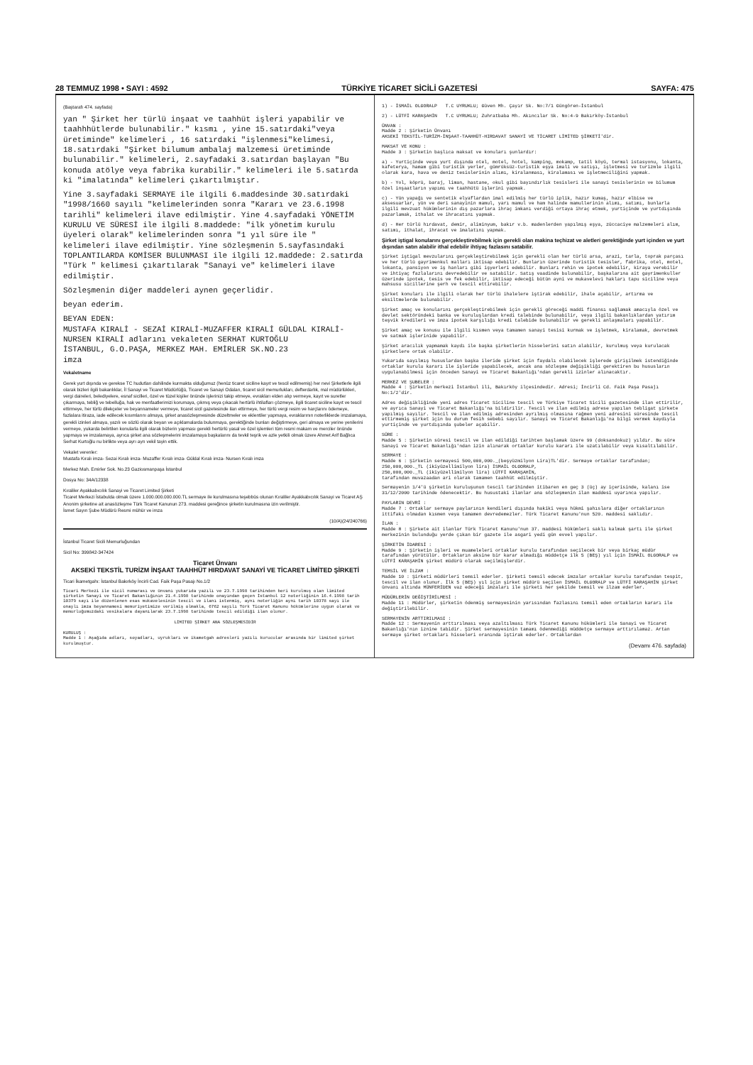28 TEMMUZ 1998 • SAYI : 4592 TÜRKİYE TİCARET SİCİLİ GAZETESİ SAYFA: 475
(Baştarafı 474. sayfada)
yan " Şirket her türlü inşaat ve taahhüt işleri yapabilir ve taahhhütlerde bulunabilir." kısmı , yine 15.satırdaki"veya üretiminde" kelimeleri , 16 satırdaki "işlenmesi"kelimesi, 18.satırdaki "Şirket bilumum ambalaj malzemesi üretiminde bulunabilir." kelimeleri, 2.sayfadaki 3.satırdan başlayan "Bu konuda atölye veya fabrika kurabilir." kelimeleri ile 5.satırda ki "imalatında" kelimeleri çıkartılmıştır.
Yine 3.sayfadaki SERMAYE ile ilgili 6.maddesinde 30.satırdaki "1998/1660 sayılı "kelimelerinden sonra "Kararı ve 23.6.1998 tarihli" kelimeleri ilave edilmiştir. Yine 4.sayfadaki YÖNETİM KURULU VE SÜRESİ ile ilgili 8.maddede: "ilk yönetim kurulu üyeleri olarak" kelimelerinden sonra "1 yıl süre ile " kelimeleri ilave edilmiştir. Yine sözleşmenin 5.sayfasındaki TOPLANTILARDA KOMİSER BULUNMASI ile ilgili 12.maddede: 2.satırda "Türk " kelimesi çıkartılarak "Sanayi ve" kelimeleri ilave edilmiştir.
Sözleşmenin diğer maddeleri aynen geçerlidir.
beyan ederim.
BEYAN EDEN:
MUSTAFA KIRALİ - SEZAİ KIRALİ-MUZAFFER KIRALİ GÜLDAL KIRALİ- NURSEN KIRALİ adlarını vekaleten SERHAT KURTOĞLU
İSTANBUL, G.O.PAŞA, MERKEZ MAH. EMİRLER SK.NO.23
imza
Vekaletname
Gerek yurt dışında ve gerekse TC hudutları dahilinde kurmakta olduğumuz (henüz ticaret siciline kayıt ve tescil edilmemiş) her nevi Şirketlerle ilgili olarak bizleri ilgili bakanlıklar, İl Sanayi ve Ticaret Müdürlüğü, Ticaret ve Sanayi Odaları, ticaret sicil memurlukları, defterdarlık, mal müdürlükleri, vergi daireleri, belediyelere, esnaf sicilleri, özel ve tüzel kişiler önünde işlerinizi takip etmeye, evrakları elden alıp vermeye, kayıt ve suretler çıkarmaya, tebliğ ve tebelluğa, hak ve menfaatlerimizi korumaya, çıkmış veya çıkacak hertürlü ihtilafları çözmeye, ilgili ticaret siciline kayıt ve tescil ettirmeye, her türlü dilekçeler ve beyannameler vermeye, ticaret sicil gazetesinde ilan ettirmeye, her türlü vergi resim ve harçlarını ödemeye, fazlalara itiraza, iade edilecek kısımlarını almaya, şirket anasözleşmesinde düzeltmeler ve eklentiler yapmaya, evraklarının noterliklerde imzalamaya, gerekli izinleri almaya, yazılı ve sözlü olarak beyan ve açıklamalarda bulunmaya, gerektiğinde bunları değiştirmeye, geri almaya ve yerine yenilerini vermeye, yukarda belirtilen konularla ilgili olarak bizlerin yapması gerekli hertürlü yasal ve özel işlemleri tüm resmi makam ve merciler önünde yapmaya ve imzalamaya, ayrıca şirket ana sözleşmelerini imzalamaya başkalarını da tevkil teşrik ve azle yetkili olmak üzere Ahmet Arif Bağlıca Serhat Kurtoğlu nu birlikte veya ayrı ayrı vekil tayin ettik.
Vekalet verenler:
Mustafa Kıralı imza- Sezai Kıralı imza- Muzaffer Kıralı imza- Güldal Kıralı imza- Nursen Kıralı imza
Merkez Mah. Emirler Sok. No.23 Gaziosmanpaşa İstanbul
Dosya No: 34A/12338
Kıraliler Ayakkabıcılık Sanayi ve Ticaret Limited Şirketi
Ticaret Merkezi İstabulda olmak üzere 1.000.000.000.000.TL sermaye ile kurulmasına teşebbüs olunan Kıraliler Ayakkabıcılık Sanayi ve Ticaret AŞ Anonim şirketine ait anasözleşme Türk Ticaret Kanunun 273. maddesi gereğince şirketin kurulmasına izin verilmiştir.
İsmet Sayın Şube Müdürü Resmi mühür ve imza
(10/A)(24/240766)
İstanbul Ticaret Sicili Memurluğundan
Sicil No: 399842-347424
Ticaret Ünvanı
AKSEKİ TEKSTİL TURİZM İNŞAAT TAAHHÜT HIRDAVAT SANAYİ VE TİCARET LİMİTED ŞİRKETİ
Ticari İkametgahı: İstanbul Bakırköy İncirli Cad. Faik Paşa Pasajı No.1/2
Ticari Merkezi ile sicil numarası ve ünvanı yukarıda yazılı ve 23.7.1998 tarihinden beri kurulmuş olan limited şirketin Sanayi ve Ticaret Bakanlığının 21.4.1998 tarihinde onayından geçen İstanbul 12 noterliğinin 16.4.1998 tarih 10379 sayı ile düzenlenen esas mukavelesinin tescil ve ilanı istenmiş, aynı noterliğin aynı tarih 10378 sayı ile onaylı imza beyannamesi memuriyetimize verilmiş olmakla, 6762 sayılı Türk Ticaret Kanunu hükümlerine uygun olarak ve memurluğumuzdaki vesikalara dayanılarak 23.7.1998 tarihinde tescil edildiği ilan olunur.
LİMİTED ŞİRKET ANA SÖZLEŞMESİDİR
KURULUŞ :
Madde 1 : Aşağıda adları, soyadları, uyrukları ve ikametgah adresleri yazılı kurucular arasında bir limited şirket kurulmuştur.
1) - İSMAİL OLGORALP T.C UYRUKLU; Güven Mh. Çayır Sk. No:7/1 Güngören-İstanbul
2) - LÜTFİ KARAŞAHİN T.C UYRUKLU; Zuhratbaba Mh. Akıncılar Sk. No:4-9 Bakırköy-İstanbul
ÜNVAN :
Madde 2 : Şirketin Ünvanı
AKSEKİ TEKSTİL-TURİZM-İNŞAAT-TAAHHÜT-HIRDAVAT SANAYİ VE TİCARET LİMİTED ŞİRKETİ'dir.
MAKSAT VE KONU :
Madde 3 : Şirketin başlıca maksat ve konuları şunlardır:
a) - Yurtiçinde veya yurt dışında otel, motel, hotel, kamping, mokamp, tatil köyü, termal istasyonu, lokanta, kafeterya, hamam gibi turistik yerler, gümrüksüz-turistik eşya imali ve satışı, işletmesi ve turizmle ilgili olarak kara, hava ve deniz tesislerinin alımı, kiralanması, kiralaması ve işletmeciliğini yapmak.
b) - Yol, köprü, baraj, liman, hastane, okul gibi bayındırlık tesisleri ile sanayi tesislerinin ve bilumum özel inşaatların yapımı ve taahhütü işlerini yapmak.
c) - Yün yapağı ve sentetik elyaflardan imal edilmiş her türlü iplik, hazır kumaş, hazır elbise ve aksesuarlar, yün ve deri sanayinin mamul, yarı mamul ve ham halinde mamullerinin alımı, satımı, bunlarla ilgili mevzuat hükümlerinin dış pazarlara ihraç imkanı verdiği ortaya ihraç etmek, yurtiçinde ve yurtdışında pazarlamak, ithalat ve ihracatını yapmak.
d) - Her türlü hırdavat, demir, aliminyum, bakır v.b. madenlerden yapılmış eşya, züccaciye malzemeleri alım, satımı, ithalat, ihracat ve imalatını yapmak.
Şirket iştigal konularını gerçekleştirebilmek için gerekli olan makina teçhizat ve aletleri gerektiğinde yurt içinden ve yurt dışından satın alabilir ithal edebilir ihtiyaç fazlasını satabilir.
Şirket iştigal mevzularını gerçekleştirebilmek için gerekli olan her türlü arsa, arazi, tarla, toprak parçası ve her türlü gayrimenkul malları iktisap edebilir. Bunların üzerinde turistik tesisler, fabrika, otel, motel, lokanta, pansiyon ve iş hanları gibi işyerleri edebilir. Bunları rehin ve ipotek edebilir, kiraya verebilir ve ihtiyaç fazlalarını devredebilir ve satabilir. Satış vaadinde bulunabilir, başkalarına ait gayrimenkuller üzerinde ipotek, tesis ve fek edebilir, iktisap edeceği bütün ayni ve mukavelevi hakları tapu siciline veya mahsusu sicillerine şerh ve tescil ettirebilir.
Şirket konuları ile ilgili olarak her türlü ihalelere iştirak edebilir, ihale açabilir, artırma ve eksiltmelerde bulunabilir.
Şirket amaç ve konularını gerçekleştirebilmek için gerekli göreceği maddi finansı sağlamak amacıyla özel ve devlet sektöründeki banka ve kuruluşlardan kredi talebinde bulunabilir, veya ilgili bakanlıklardan yatırım teşvik kredileri ve imza ipotek karşılığı kredi talebide bulunabilir ve gerekli anlaşmaları yapabilir.
Şirket amaç ve konusu ile ilgili kısmen veya tamamen sanayi tesisi kurmak ve işletmek, kiralamak, devretmek ve satmak işlerinide yapabilir.
Şirket aracılık yapmamak kaydı ile başka şirketlerin hisselerini satın alabilir, kurulmuş veya kurulacak şirketlere ortak olabilir.
Yukarıda sayılmış hususlardan başka ileride şirket için faydalı olabilecek işlerede girişilmek istendiğinde ortaklar kurulu kararı ile işleride yapabilecek, ancak ana sözleşme değişikliği gerektiren bu hususların uygulanabilmesi için önceden Sanayi ve Ticaret Bakanlığı'ndan gerekli izinler alınacaktır.
MERKEZ VE ŞUBELER :
Madde 4 : Şirketin merkezi İstanbul ili, Bakırköy ilçesindedir. Adresi; İncirli Cd. Faik Paşa Pasajı No:1/2'dir.
Adres değişikliğinde yeni adres Ticaret Siciline tescil ve Türkiye Ticaret Sicili gazetesinde ilan ettirilir, ve ayrıca Sanayi ve Ticaret Bakanlığı'na bildirilir. Tescil ve ilan edilmiş adrese yapılan tebligat şirkete yapılmış sayılır. Tescil ve ilan edilmiş adresinden ayrılmış olmasına rağmen yeni adresini süresinde tescil ettirmemiş şirket için bu durum fesih sebebi sayılır. Sanayi ve Ticaret Bakanlığı'na bilgi vermek kaydıyla yurtiçinde ve yurtdışında şubeler açabilir.
SÜRE :
Madde 5 : Şirketin süresi tescil ve ilan edildiği tarihten başlamak üzere 99 (doksandokuz) yıldır. Bu süre Sanayi ve Ticaret Bakanlığı'ndan izin alınarak ortaklar kurulu kararı ile uzatılabilir veya kısaltılabilir.
SERMAYE :
Madde 6 : Şirketin sermayesi 500,000,000._(beşyüzmilyon Lira)TL'dir. Sermaye ortaklar tarafından;
250,000,000._TL (ikiyüzellimilyon lira) İSMAİL OLGORALP,
250,000,000._TL (ikiyüzellimilyon lira) LÜTFİ KARAŞAHİN,
tarafından muvazaadan ari olarak tamamen taahhüt edilmiştir.
Sermayenin 1/4'ü şirketin kuruluşunun tescil tarihinden itibaren en geç 3 (üç) ay içerisinde, kalanı ise 31/12/2000 tarihinde ödenecektir. Bu husustaki ilanlar ana sözleşmenin ilan maddesi uyarınca yapılır.
PAYLARIN DEVRİ :
Madde 7 : Ortaklar sermaye paylarının kendileri dışında hakiki veya hükmi şahıslara diğer ortaklarının ittifakı olmadan kısmen veya tamamen devredemezler. Türk Ticaret Kanunu'nun 520. maddesi saklıdır.
İLAN :
Madde 8 : Şirkete ait ilanlar Türk Ticaret Kanunu'nun 37. maddesi hükümleri saklı kalmak şartı ile şirket merkezinin bulunduğu yerde çıkan bir gazete ile asgari yedi gün evvel yapılır.
ŞİRKETİN İDARESİ :
Madde 9 : Şirketin işleri ve muameleleri ortaklar kurulu tarafından seçilecek bir veya birkaç müdür tarafından yürütülür. Ortakların aksine bir karar almadığı müddetçe ilk 5 (BEŞ) yıl için İSMAİL OLGORALP ve LÜTFİ KARAŞAHİN şirket müdürü olarak seçilmişlerdir.
TEMSİL VE İLZAM :
Madde 10 : Şirketi müdürleri temsil ederler. Şirketi temsil edecek imzalar ortaklar kurulu tarafından tespit, tescil ve ilan olunur. İlk 5 (BEŞ) yıl için şirket müdürü seçilen İSMAİL OLGORALP ve LÜTFİ KARAŞAHİN şirket ünvanı altında MÜNFERİDEN vaz edeceği imzaları ile şirketi her şekilde temsil ve ilzam ederler.
MÜDÜRLERİN DEĞİŞTİRİLMESİ :
Madde 11 : Müdürler, şirketin ödenmiş sermayesinin yarısından fazlasını temsil eden ortakların kararı ile değiştirilebilir.
SERMAYENİN ARTTIRILMASI :
Madde 12 : Sermayenin arttırılması veya azaltılması Türk Ticaret Kanunu hükümleri ile Sanayi ve Ticaret Bakanlığı'nın iznine tabidir. Şirket sermayesinin tamamı ödenmediği müddetçe sermaye arttırılamaz. Artan sermaye şirket ortakları hisseleri oranında iştirak ederler. Ortaklardan
(Devamı 476. sayfada)